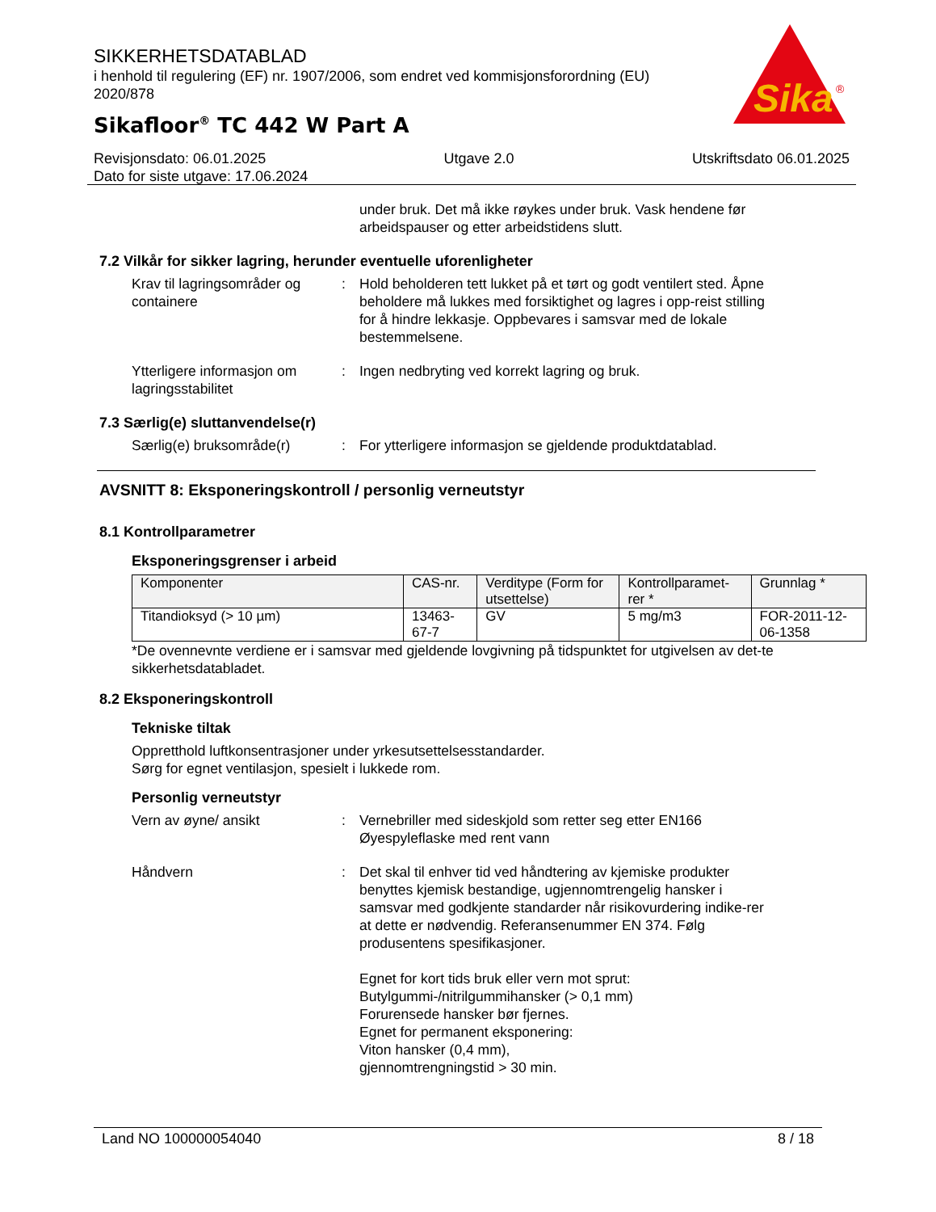SIKKERHETSDATABLAD
i henhold til regulering (EF) nr. 1907/2006, som endret ved kommisjonsforordning (EU) 2020/878
Sikafloor<sup>®</sup> TC 442 W Part A
Sika
®
Revisjonsdato: 06.01.2025 Utgave 2.0 Utskriftsdato 06.01.2025
Dato for siste utgave: 17.06.2024
under bruk. Det må ikke røykes under bruk. Vask hendene før arbeidspauser og etter arbeidstidens slutt.
7.2 Vilkår for sikker lagring, herunder eventuelle uforenligheter
Krav til lagringsområder og containere
: Hold beholderen tett lukket på et tørt og godt ventilert sted. Åpne beholdere må lukkes med forsiktighet og lagres i opp-reist stilling for å hindre lekkasje. Oppbevares i samsvar med de lokale bestemmelsene.
Ytterligere informasjon om lagringsstabilitet
: Ingen nedbryting ved korrekt lagring og bruk.
7.3 Særlig(e) sluttanvendelse(r)
Særlig(e) bruksområde(r) : For ytterligere informasjon se gjeldende produktdatablad.
AVSNITT 8: Eksponeringskontroll / personlig verneutstyr
8.1 Kontrollparametrer
Eksponeringsgrenser i arbeid
| Komponenter | CAS-nr. | Verditype (Form for utsettelse) | Kontrollparamet-rer * | Grunnlag * |
| --- | --- | --- | --- | --- |
| Titandioksyd (> 10 µm) | 13463-67-7 | GV | 5 mg/m3 | FOR-2011-12-06-1358 |
*De ovennevnte verdiene er i samsvar med gjeldende lovgivning på tidspunktet for utgivelsen av det-te sikkerhetsdatabladet.
8.2 Eksponeringskontroll
Tekniske tiltak
Oppretthold luftkonsentrasjoner under yrkesutsettelsesstandarder.
Sørg for egnet ventilasjon, spesielt i lukkede rom.
Personlig verneutstyr
Vern av øyne/ ansikt : Vernebriller med sideskjold som retter seg etter EN166
Øyespyleflaske med rent vann
Håndvern : Det skal til enhver tid ved håndtering av kjemiske produkter benyttes kjemisk bestandige, ugjennomtrengelig hansker i samsvar med godkjente standarder når risikovurdering indike-rer at dette er nødvendig. Referansenummer EN 374. Følg produsentens spesifikasjoner.
Egnet for kort tids bruk eller vern mot sprut:
Butylgummi-/nitrilgummihansker (> 0,1 mm)
Forurensede hansker bør fjernes.
Egnet for permanent eksponering:
Viton hansker (0,4 mm),
gjennomtrengningstid > 30 min.
Land NO 100000054040 8 / 18